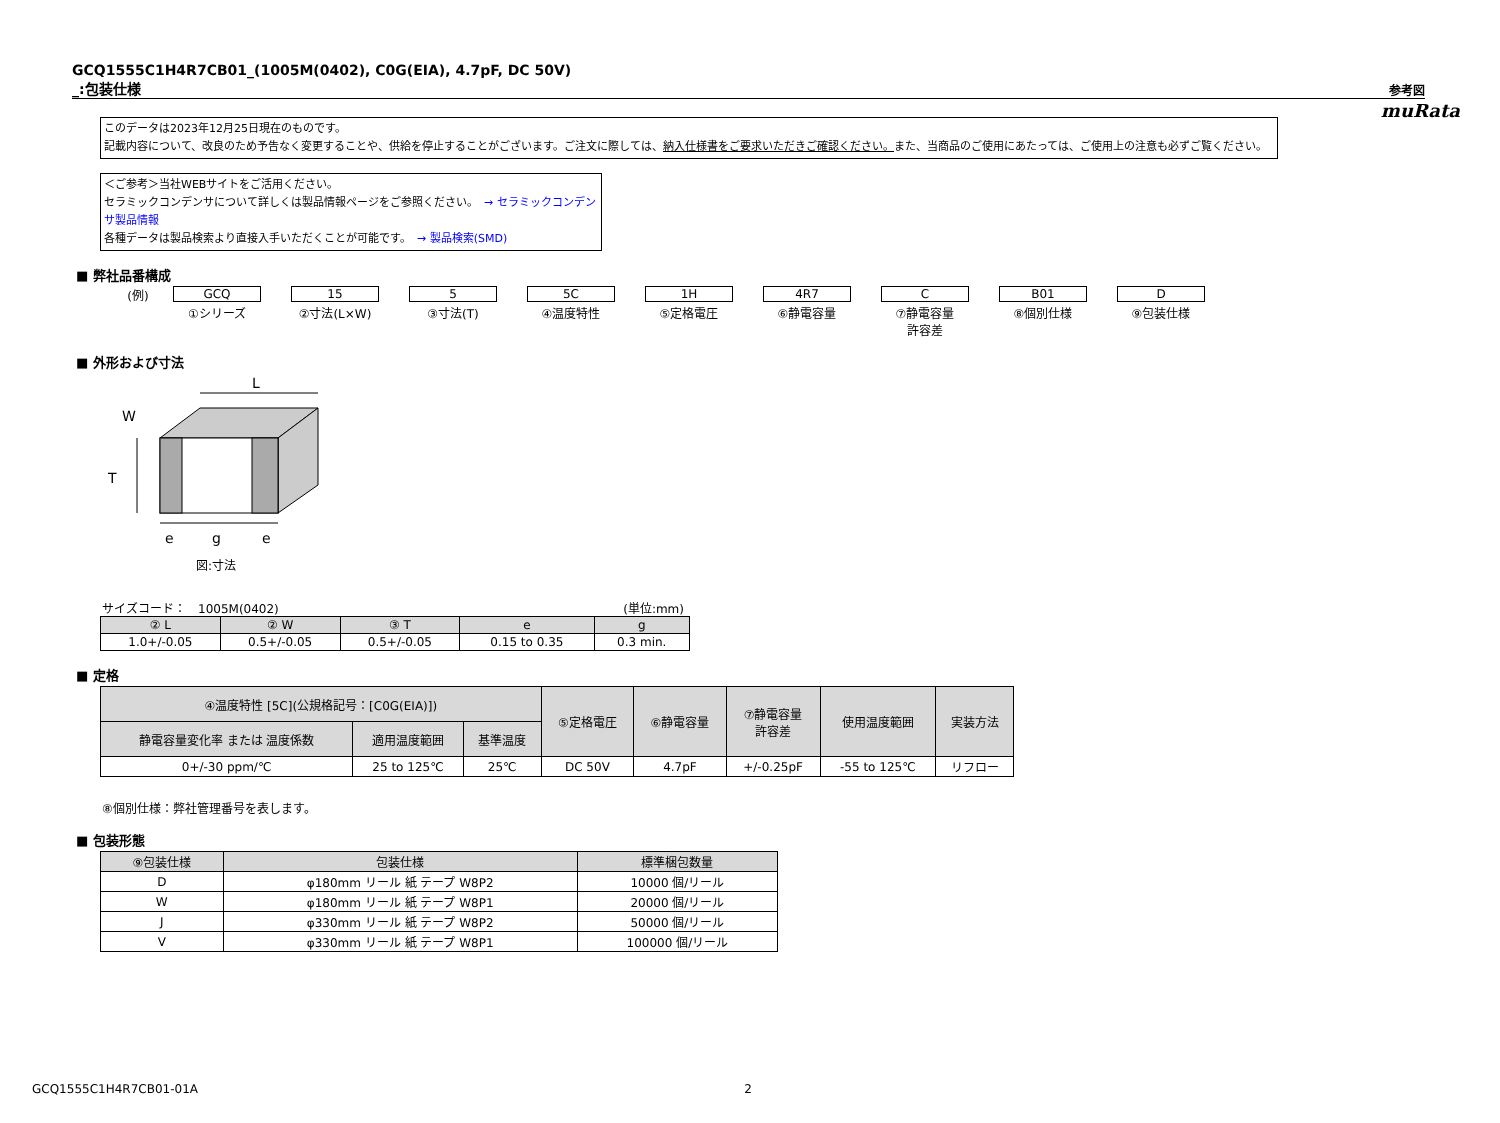muRata
GCQ1555C1H4R7CB01_(1005M(0402), C0G(EIA), 4.7pF, DC 50V)
_:包装仕様
参考図
このデータは2023年12月25日現在のものです。
記載内容について、改良のため予告なく変更することや、供給を停止することがございます。ご注文に際しては、納入仕様書をご要求いただきご確認ください。また、当商品のご使用にあたっては、ご使用上の注意も必ずご覧ください。
＜ご参考＞当社WEBサイトをご活用ください。
セラミックコンデンサについて詳しくは製品情報ページをご参照ください。　→ セラミックコンデンサ製品情報
各種データは製品検索より直接入手いただくことが可能です。　→ 製品検索(SMD)
■ 弊社品番構成
(例) GCQ
①シリーズ
15
②寸法(L×W)
5
③寸法(T)
5C
④温度特性
1H
⑤定格電圧
4R7
⑥静電容量
C
⑦静電容量
許容差
B01
⑧個別仕様
D
⑨包装仕様
■ 外形および寸法
L
W
T
e
g
e
図:寸法
サイズコード：　1005M(0402) (単位:mm)
| ② L | ② W | ③ T | e | g |
| --- | --- | --- | --- | --- |
| 1.0+/-0.05 | 0.5+/-0.05 | 0.5+/-0.05 | 0.15 to 0.35 | 0.3 min. |
■ 定格
| ④温度特性 [5C](公規格記号：[C0G(EIA)]) | | | ⑤定格電圧 | ⑥静電容量 | ⑦静電容量 許容差 | 使用温度範囲 | 実装方法 |
| --- | --- | --- | --- | --- | --- | --- | --- |
| 静電容量変化率 または 温度係数 | 適用温度範囲 | 基準温度 | | | | | |
| 0+/-30 ppm/℃ | 25 to 125℃ | 25℃ | DC 50V | 4.7pF | +/-0.25pF | -55 to 125℃ | リフロー |
⑧個別仕様：弊社管理番号を表します。
■ 包装形態
| ⑨包装仕様 | 包装仕様 | 標準梱包数量 |
| --- | --- | --- |
| D | φ180mm リール 紙 テープ W8P2 | 10000 個/リール |
| W | φ180mm リール 紙 テープ W8P1 | 20000 個/リール |
| J | φ330mm リール 紙 テープ W8P2 | 50000 個/リール |
| V | φ330mm リール 紙 テープ W8P1 | 100000 個/リール |
GCQ1555C1H4R7CB01-01A 2